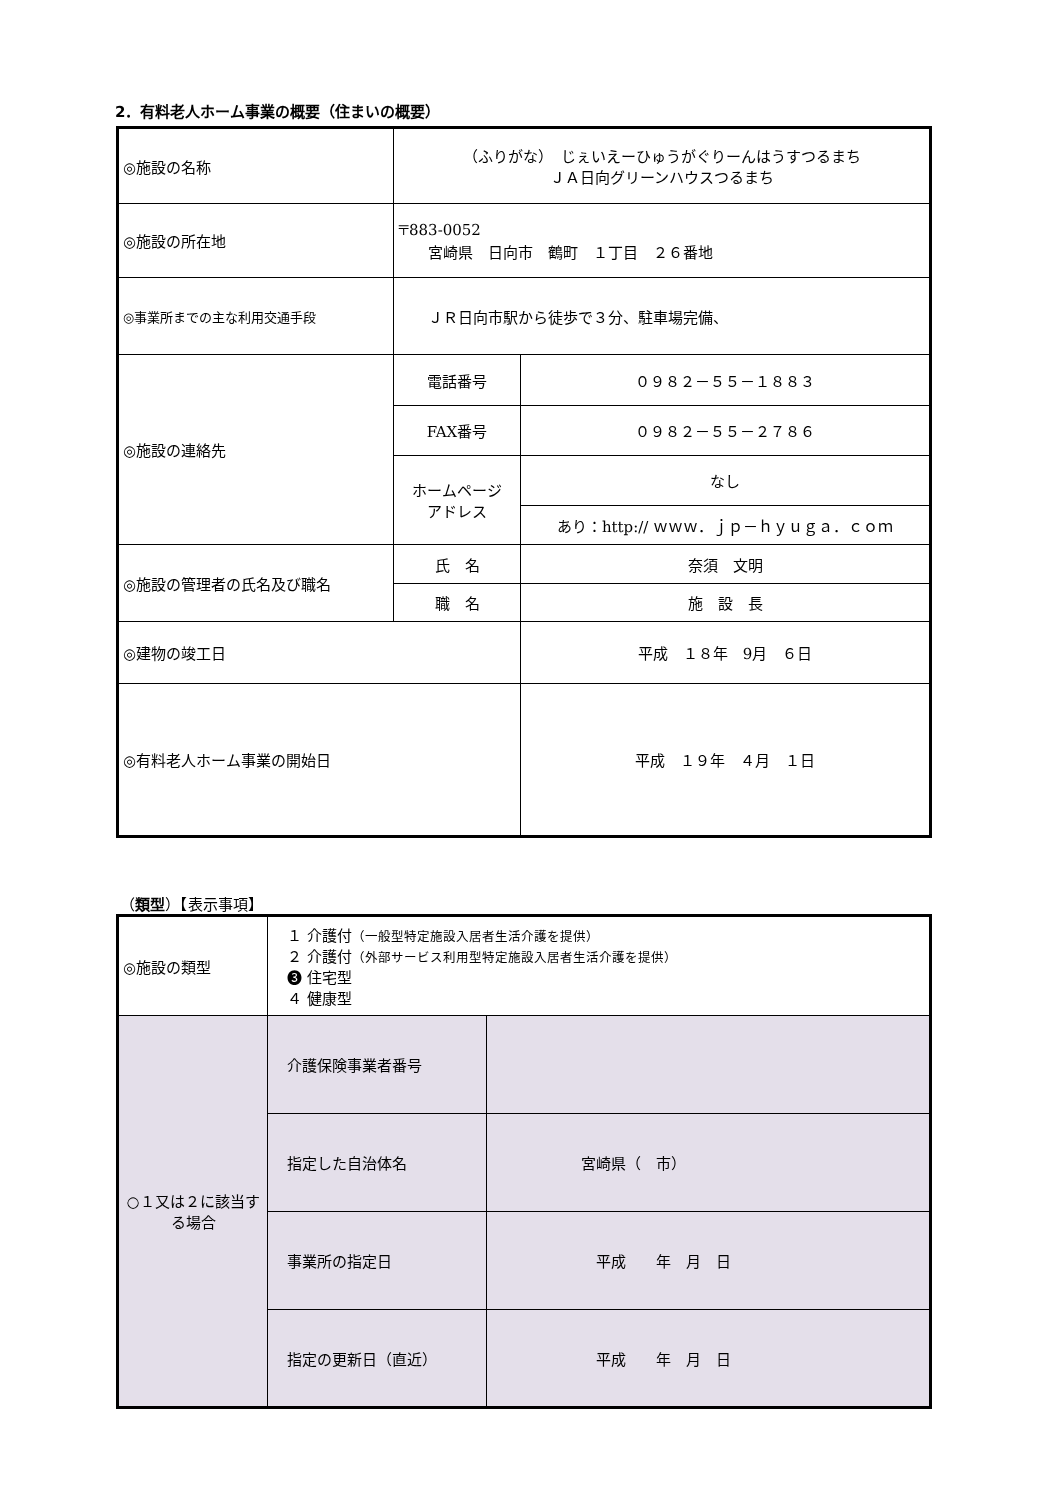2．有料老人ホーム事業の概要（住まいの概要）
| ◎施設の名称 | （ふりがな） じぇいえーひゅうがぐりーんはうすつるまち ＪＡ日向グリーンハウスつるまち | |
| ◎施設の所在地 | 〒883-0052 宮崎県 日向市 鶴町 １丁目 ２６番地 | |
| ◎事業所までの主な利用交通手段 | ＪＲ日向市駅から徒歩で３分、駐車場完備、 | |
| ◎施設の連絡先 | 電話番号 | ０９８２－５５－１８８３ |
| | FAX番号 | ０９８２－５５－２７８６ |
| | ホームページ アドレス | なし |
| | | あり：http:// ｗｗｗ．ｊｐ－ｈｙｕｇａ．ｃｏｍ |
| ◎施設の管理者の氏名及び職名 | 氏 名 | 奈須 文明 |
| | 職 名 | 施 設 長 |
| ◎建物の竣工日 | | 平成 １８年 9月 ６日 |
| ◎有料老人ホーム事業の開始日 | | 平成 １９年 ４月 １日 |
（類型）【表示事項】
| ◎施設の類型 | １ 介護付 （一般型特定施設入居者生活介護を提供） ２ 介護付 （外部サービス利用型特定施設入居者生活介護を提供） ❸ 住宅型 ４ 健康型 | |
| ○１又は２に該当する場合 | 介護保険事業者番号 | |
| | 指定した自治体名 | 宮崎県（ 市） |
| | 事業所の指定日 | 平成 年 月 日 |
| | 指定の更新日（直近） | 平成 年 月 日 |